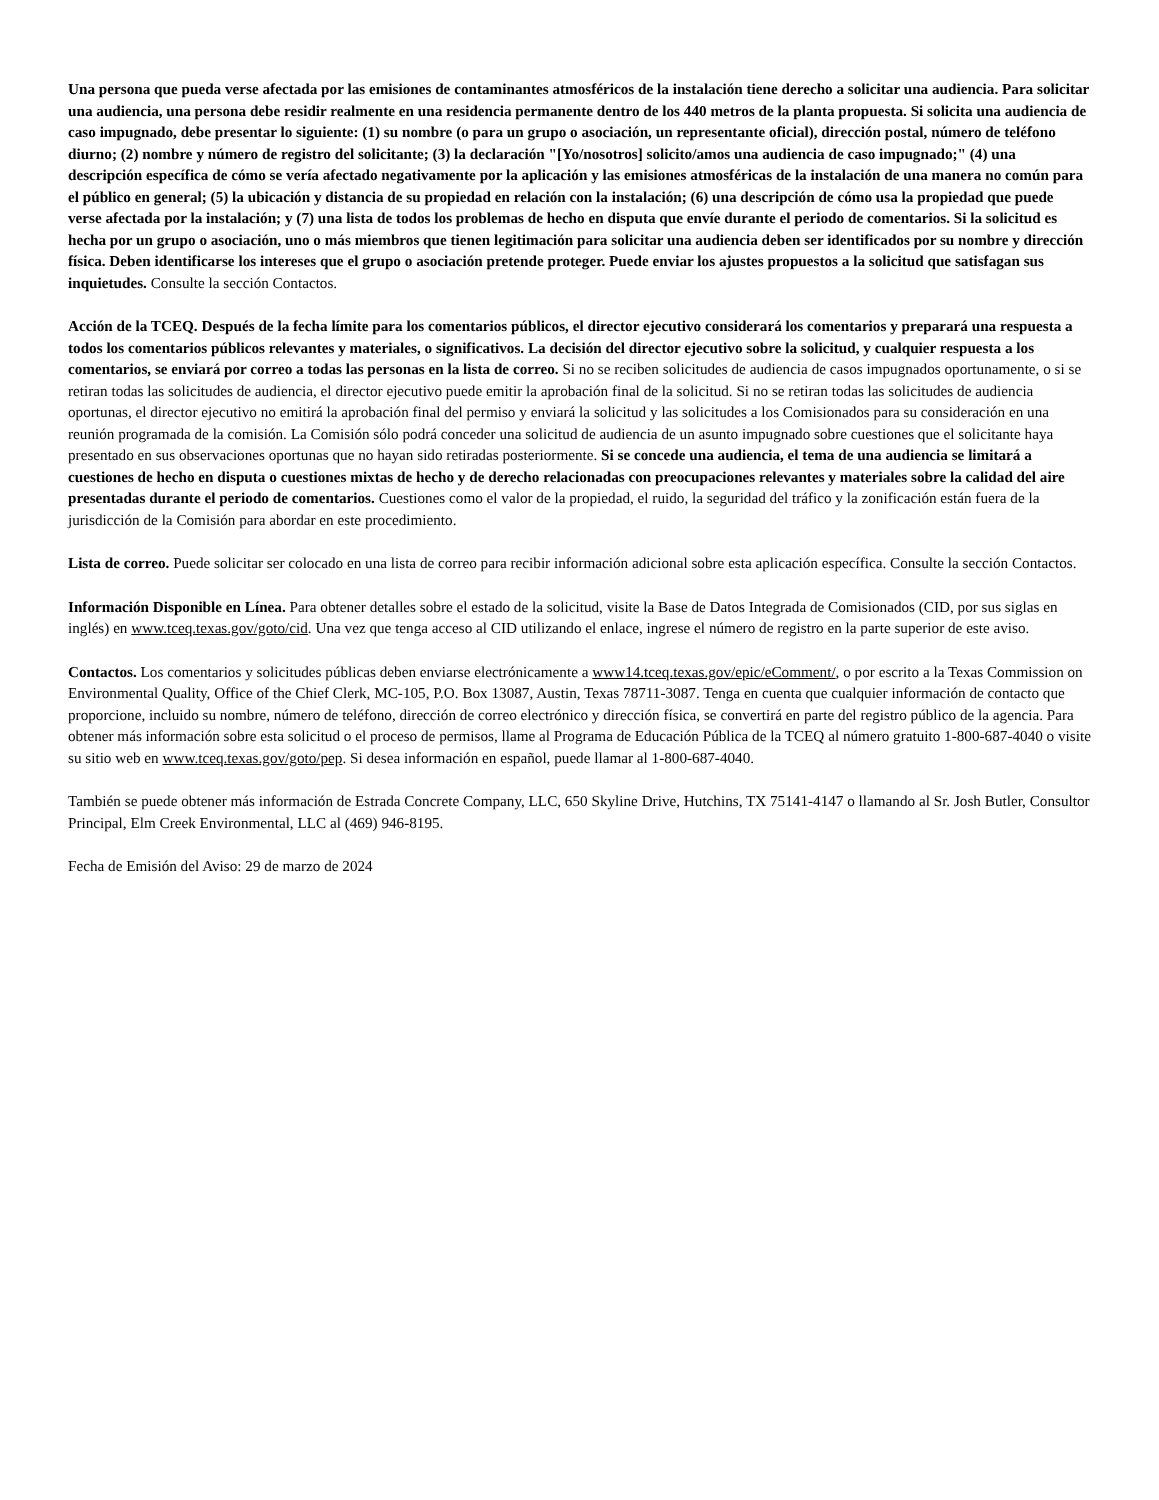Una persona que pueda verse afectada por las emisiones de contaminantes atmosféricos de la instalación tiene derecho a solicitar una audiencia. Para solicitar una audiencia, una persona debe residir realmente en una residencia permanente dentro de los 440 metros de la planta propuesta. Si solicita una audiencia de caso impugnado, debe presentar lo siguiente: (1) su nombre (o para un grupo o asociación, un representante oficial), dirección postal, número de teléfono diurno; (2) nombre y número de registro del solicitante; (3) la declaración "[Yo/nosotros] solicito/amos una audiencia de caso impugnado;" (4) una descripción específica de cómo se vería afectado negativamente por la aplicación y las emisiones atmosféricas de la instalación de una manera no común para el público en general; (5) la ubicación y distancia de su propiedad en relación con la instalación; (6) una descripción de cómo usa la propiedad que puede verse afectada por la instalación; y (7) una lista de todos los problemas de hecho en disputa que envíe durante el periodo de comentarios. Si la solicitud es hecha por un grupo o asociación, uno o más miembros que tienen legitimación para solicitar una audiencia deben ser identificados por su nombre y dirección física. Deben identificarse los intereses que el grupo o asociación pretende proteger. Puede enviar los ajustes propuestos a la solicitud que satisfagan sus inquietudes. Consulte la sección Contactos.
Acción de la TCEQ. Después de la fecha límite para los comentarios públicos, el director ejecutivo considerará los comentarios y preparará una respuesta a todos los comentarios públicos relevantes y materiales, o significativos. La decisión del director ejecutivo sobre la solicitud, y cualquier respuesta a los comentarios, se enviará por correo a todas las personas en la lista de correo. Si no se reciben solicitudes de audiencia de casos impugnados oportunamente, o si se retiran todas las solicitudes de audiencia, el director ejecutivo puede emitir la aprobación final de la solicitud. Si no se retiran todas las solicitudes de audiencia oportunas, el director ejecutivo no emitirá la aprobación final del permiso y enviará la solicitud y las solicitudes a los Comisionados para su consideración en una reunión programada de la comisión. La Comisión sólo podrá conceder una solicitud de audiencia de un asunto impugnado sobre cuestiones que el solicitante haya presentado en sus observaciones oportunas que no hayan sido retiradas posteriormente. Si se concede una audiencia, el tema de una audiencia se limitará a cuestiones de hecho en disputa o cuestiones mixtas de hecho y de derecho relacionadas con preocupaciones relevantes y materiales sobre la calidad del aire presentadas durante el periodo de comentarios. Cuestiones como el valor de la propiedad, el ruido, la seguridad del tráfico y la zonificación están fuera de la jurisdicción de la Comisión para abordar en este procedimiento.
Lista de correo. Puede solicitar ser colocado en una lista de correo para recibir información adicional sobre esta aplicación específica. Consulte la sección Contactos.
Información Disponible en Línea. Para obtener detalles sobre el estado de la solicitud, visite la Base de Datos Integrada de Comisionados (CID, por sus siglas en inglés) en www.tceq.texas.gov/goto/cid. Una vez que tenga acceso al CID utilizando el enlace, ingrese el número de registro en la parte superior de este aviso.
Contactos. Los comentarios y solicitudes públicas deben enviarse electrónicamente a www14.tceq.texas.gov/epic/eComment/, o por escrito a la Texas Commission on Environmental Quality, Office of the Chief Clerk, MC-105, P.O. Box 13087, Austin, Texas 78711-3087. Tenga en cuenta que cualquier información de contacto que proporcione, incluido su nombre, número de teléfono, dirección de correo electrónico y dirección física, se convertirá en parte del registro público de la agencia. Para obtener más información sobre esta solicitud o el proceso de permisos, llame al Programa de Educación Pública de la TCEQ al número gratuito 1-800-687-4040 o visite su sitio web en www.tceq.texas.gov/goto/pep. Si desea información en español, puede llamar al 1-800-687-4040.
También se puede obtener más información de Estrada Concrete Company, LLC, 650 Skyline Drive, Hutchins, TX 75141-4147 o llamando al Sr. Josh Butler, Consultor Principal, Elm Creek Environmental, LLC al (469) 946-8195.
Fecha de Emisión del Aviso: 29 de marzo de 2024